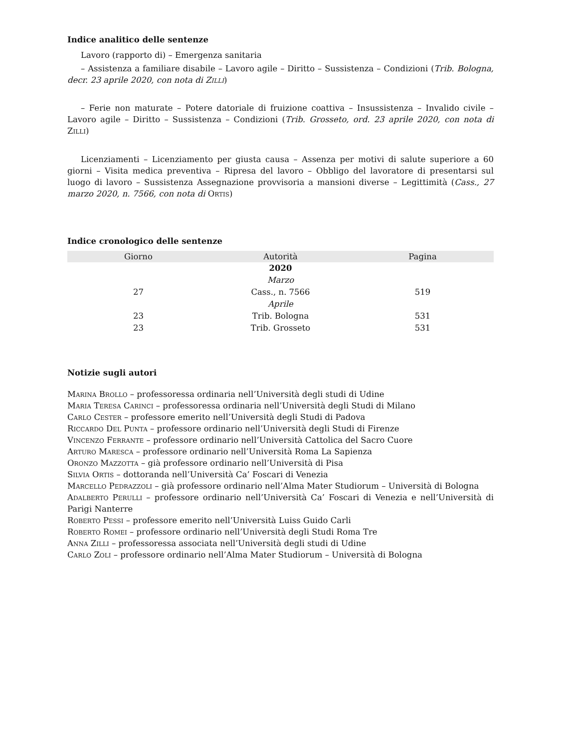Indice analitico delle sentenze
Lavoro (rapporto di) – Emergenza sanitaria
– Assistenza a familiare disabile – Lavoro agile – Diritto – Sussistenza – Condizioni (Trib. Bologna, decr. 23 aprile 2020, con nota di Zilli)
– Ferie non maturate – Potere datoriale di fruizione coattiva – Insussistenza – Invalido civile – Lavoro agile – Diritto – Sussistenza – Condizioni (Trib. Grosseto, ord. 23 aprile 2020, con nota di Zilli)
Licenziamenti – Licenziamento per giusta causa – Assenza per motivi di salute superiore a 60 giorni – Visita medica preventiva – Ripresa del lavoro – Obbligo del lavoratore di presentarsi sul luogo di lavoro – Sussistenza Assegnazione provvisoria a mansioni diverse – Legittimità (Cass., 27 marzo 2020, n. 7566, con nota di Ortis)
Indice cronologico delle sentenze
| Giorno | Autorità | Pagina |
| --- | --- | --- |
| | 2020 | |
| | Marzo | |
| 27 | Cass., n. 7566 | 519 |
| | Aprile | |
| 23 | Trib. Bologna | 531 |
| 23 | Trib. Grosseto | 531 |
Notizie sugli autori
Marina Brollo – professoressa ordinaria nell’Università degli studi di Udine
Maria Teresa Carinci – professoressa ordinaria nell’Università degli Studi di Milano
Carlo Cester – professore emerito nell’Università degli Studi di Padova
Riccardo Del Punta – professore ordinario nell’Università degli Studi di Firenze
Vincenzo Ferrante – professore ordinario nell’Università Cattolica del Sacro Cuore
Arturo Maresca – professore ordinario nell’Università Roma La Sapienza
Oronzo Mazzotta – già professore ordinario nell’Università di Pisa
Silvia Ortis – dottoranda nell’Università Ca’ Foscari di Venezia
Marcello Pedrazzoli – già professore ordinario nell’Alma Mater Studiorum – Università di Bologna
Adalberto Perulli – professore ordinario nell’Università Ca’ Foscari di Venezia e nell’Università di Parigi Nanterre
Roberto Pessi – professore emerito nell’Università Luiss Guido Carli
Roberto Romei – professore ordinario nell’Università degli Studi Roma Tre
Anna Zilli – professoressa associata nell’Università degli studi di Udine
Carlo Zoli – professore ordinario nell’Alma Mater Studiorum – Università di Bologna